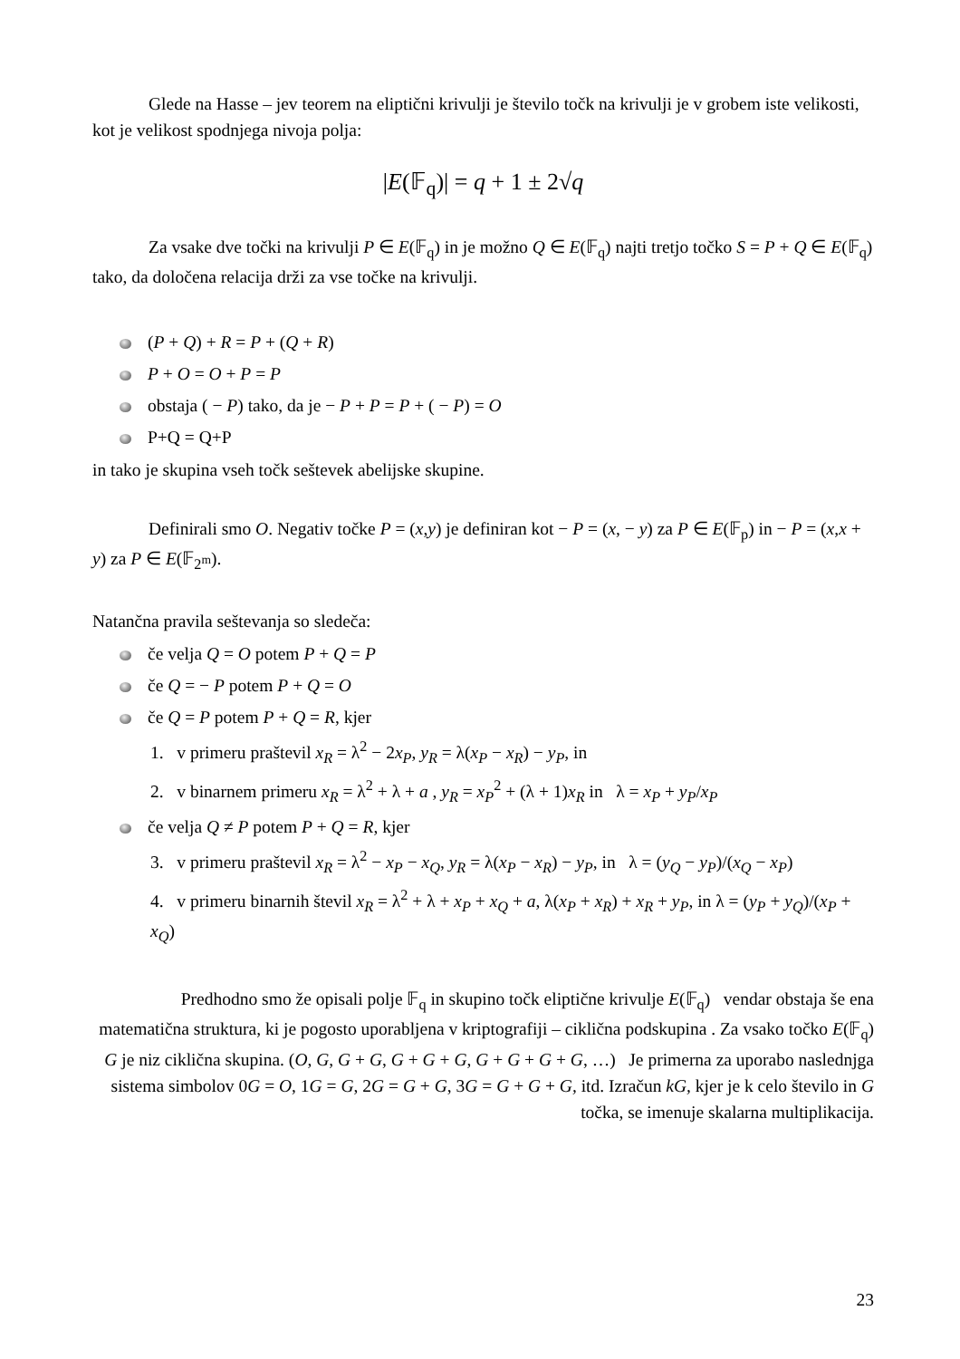Glede na Hasse – jev teorem na eliptični krivulji je število točk na krivulji je v grobem iste velikosti, kot je velikost spodnjega nivoja polja:
|E(𝔽<sub>q</sub>)| = q + 1 ± 2√q
Za vsake dve točki na krivulji P ∈ E(𝔽<sub>q</sub>) in je možno Q ∈ E(𝔽<sub>q</sub>) najti tretjo točko S = P + Q ∈ E(𝔽<sub>q</sub>) tako, da določena relacija drži za vse točke na krivulji.
(P + Q) + R = P + (Q + R)
P + O = O + P = P
obstaja ( − P) tako, da je − P + P = P + ( − P) = O
P+Q = Q+P
in tako je skupina vseh točk seštevek abelijske skupine.
Definirali smo O. Negativ točke P = (x,y) je definiran kot − P = (x, − y) za P ∈ E(𝔽<sub>p</sub>) in − P = (x,x + y) za P ∈ E(𝔽<sub>2<sup>m</sup></sub>).
Natančna pravila seštevanja so sledeča:
če velja Q = O potem P + Q = P
če Q = − P potem P + Q = O
če Q = P potem P + Q = R, kjer
1. v primeru praštevil x<sub>R</sub> = λ<sup>2</sup> − 2x<sub>P</sub>, y<sub>R</sub> = λ(x<sub>P</sub> − x<sub>R</sub>) − y<sub>P</sub>, in
2. v binarnem primeru x<sub>R</sub> = λ<sup>2</sup> + λ + a , y<sub>R</sub> = x<sub>P</sub><sup>2</sup> + (λ + 1)x<sub>R</sub> in λ = x<sub>P</sub> + y<sub>P</sub>/x<sub>P</sub>
če velja Q ≠ P potem P + Q = R, kjer
3. v primeru praštevil x<sub>R</sub> = λ<sup>2</sup> − x<sub>P</sub> − x<sub>Q</sub>, y<sub>R</sub> = λ(x<sub>P</sub> − x<sub>R</sub>) − y<sub>P</sub>, in λ = (y<sub>Q</sub> − y<sub>P</sub>)/(x<sub>Q</sub> − x<sub>P</sub>)
4. v primeru binarnih števil x<sub>R</sub> = λ<sup>2</sup> + λ + x<sub>P</sub> + x<sub>Q</sub> + a, λ(x<sub>P</sub> + x<sub>R</sub>) + x<sub>R</sub> + y<sub>P</sub>, in λ = (y<sub>P</sub> + y<sub>Q</sub>)/(x<sub>P</sub> + x<sub>Q</sub>)
Predhodno smo že opisali polje 𝔽<sub>q</sub> in skupino točk eliptične krivulje E(𝔽<sub>q</sub>) vendar obstaja še ena matematična struktura, ki je pogosto uporabljena v kriptografiji – ciklična podskupina . Za vsako točko E(𝔽<sub>q</sub>) G je niz ciklična skupina. (O, G, G + G, G + G + G, G + G + G + G, …) Je primerna za uporabo naslednjga sistema simbolov 0G = O, 1G = G, 2G = G + G, 3G = G + G + G, itd. Izračun kG, kjer je k celo število in G točka, se imenuje skalarna multiplikacija.
23